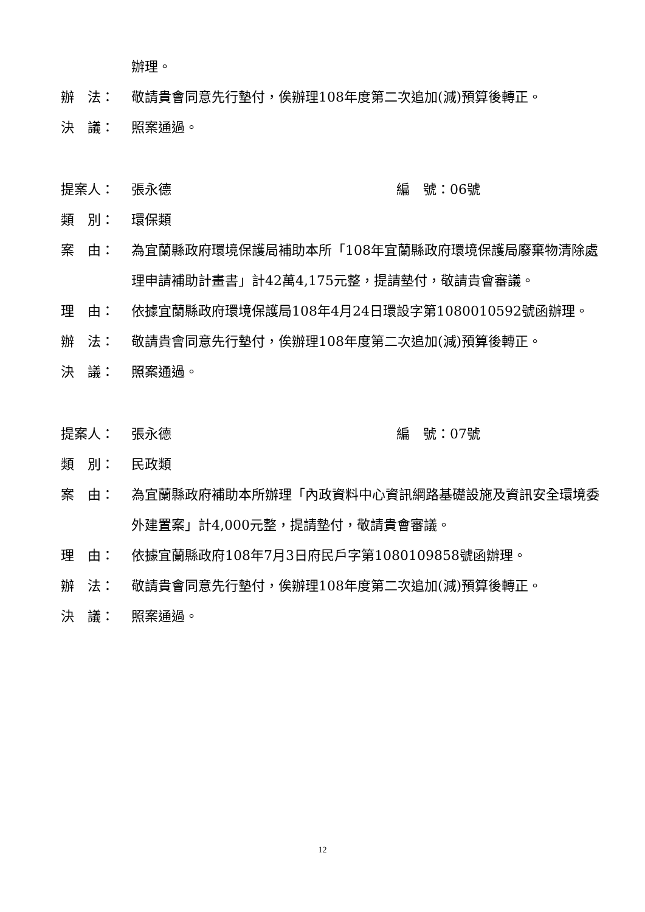辦理。
辦　法： 敬請貴會同意先行墊付，俟辦理108年度第二次追加(減)預算後轉正。
決　議： 照案通過。
提案人： 張永德 編　號：06號
類　別： 環保類
案　由： 為宜蘭縣政府環境保護局補助本所「108年宜蘭縣政府環境保護局廢棄物清除處理申請補助計畫書」計42萬4,175元整，提請墊付，敬請貴會審議。
理　由： 依據宜蘭縣政府環境保護局108年4月24日環設字第1080010592號函辦理。
辦　法： 敬請貴會同意先行墊付，俟辦理108年度第二次追加(減)預算後轉正。
決　議： 照案通過。
提案人： 張永德 編　號：07號
類　別： 民政類
案　由： 為宜蘭縣政府補助本所辦理「內政資料中心資訊網路基礎設施及資訊安全環境委外建置案」計4,000元整，提請墊付，敬請貴會審議。
理　由： 依據宜蘭縣政府108年7月3日府民戶字第1080109858號函辦理。
辦　法： 敬請貴會同意先行墊付，俟辦理108年度第二次追加(減)預算後轉正。
決　議： 照案通過。
12